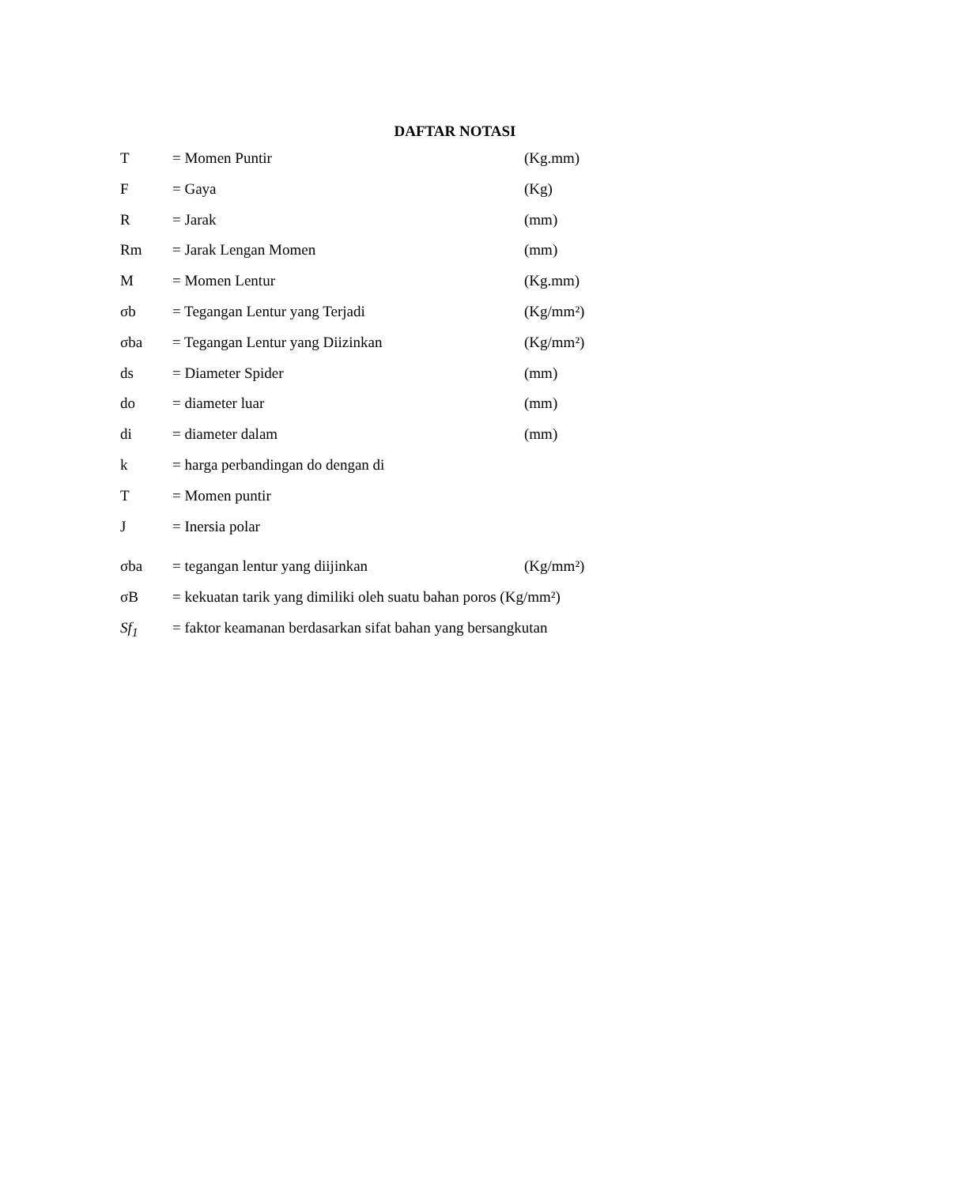DAFTAR NOTASI
T = Momen Puntir (Kg.mm)
F = Gaya (Kg)
R = Jarak (mm)
Rm = Jarak Lengan Momen (mm)
M = Momen Lentur (Kg.mm)
σb = Tegangan Lentur yang Terjadi (Kg/mm²)
σba = Tegangan Lentur yang Diizinkan (Kg/mm²)
ds = Diameter Spider (mm)
do = diameter luar (mm)
di = diameter dalam (mm)
k = harga perbandingan do dengan di
T = Momen puntir
J = Inersia polar
σba = tegangan lentur yang diijinkan (Kg/mm²)
σB = kekuatan tarik yang dimiliki oleh suatu bahan poros (Kg/mm²)
Sf<sub>1</sub> = faktor keamanan berdasarkan sifat bahan yang bersangkutan